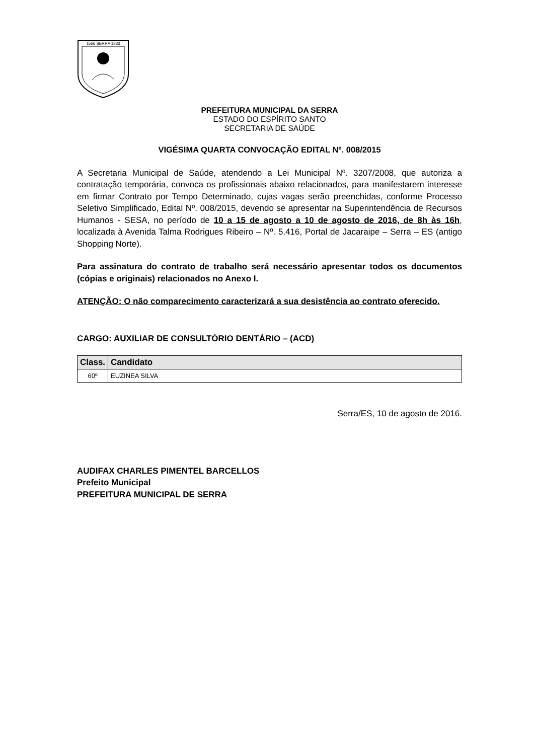1556 SERRA 1833
PREFEITURA MUNICIPAL DA SERRA
ESTADO DO ESPÍRITO SANTO
SECRETARIA DE SAÚDE
VIGÉSIMA QUARTA CONVOCAÇÃO EDITAL Nº. 008/2015
A Secretaria Municipal de Saúde, atendendo a Lei Municipal Nº. 3207/2008, que autoriza a contratação temporária, convoca os profissionais abaixo relacionados, para manifestarem interesse em firmar Contrato por Tempo Determinado, cujas vagas serão preenchidas, conforme Processo Seletivo Simplificado, Edital Nº. 008/2015, devendo se apresentar na Superintendência de Recursos Humanos - SESA, no período de 10 a 15 de agosto a 10 de agosto de 2016, de 8h às 16h, localizada à Avenida Talma Rodrigues Ribeiro – Nº. 5.416, Portal de Jacaraipe – Serra – ES (antigo Shopping Norte).
Para assinatura do contrato de trabalho será necessário apresentar todos os documentos (cópias e originais) relacionados no Anexo I.
ATENÇÃO: O não comparecimento caracterizará a sua desistência ao contrato oferecido.
CARGO: AUXILIAR DE CONSULTÓRIO DENTÁRIO – (ACD)
| Class. | Candidato |
| --- | --- |
| 60º | EUZINEA SILVA |
Serra/ES, 10 de agosto de 2016.
AUDIFAX CHARLES PIMENTEL BARCELLOS
Prefeito Municipal
PREFEITURA MUNICIPAL DE SERRA